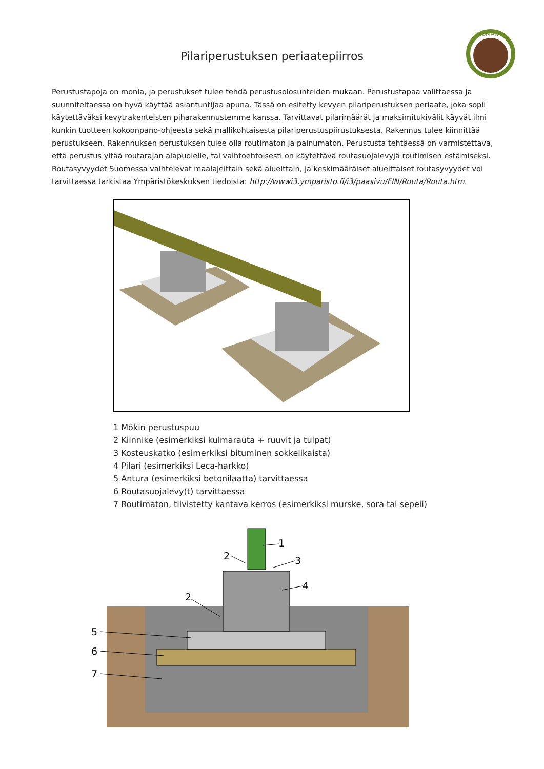LUOMAN
Pilariperustuksen periaatepiirros
Perustustapoja on monia, ja perustukset tulee tehdä perustusolosuhteiden mukaan. Perustustapaa valittaessa ja suunniteltaessa on hyvä käyttää asiantuntijaa apuna. Tässä on esitetty kevyen pilariperustuksen periaate, joka sopii käytettäväksi kevytrakenteisten piharakennustemme kanssa. Tarvittavat pilarimäärät ja maksimitukivälit käyvät ilmi kunkin tuotteen kokoonpano-ohjeesta sekä mallikohtaisesta pilariperustuspiirustuksesta. Rakennus tulee kiinnittää perustukseen. Rakennuksen perustuksen tulee olla routimaton ja painumaton. Perustusta tehtäessä on varmistettava, että perustus yltää routarajan alapuolelle, tai vaihtoehtoisesti on käytettävä routasuojalevyjä routimisen estämiseksi. Routasyvyydet Suomessa vaihtelevat maalajeittain sekä alueittain, ja keskimääräiset alueittaiset routasyvyydet voi tarvittaessa tarkistaa Ympäristökeskuksen tiedoista: http://wwwi3.ymparisto.fi/i3/paasivu/FIN/Routa/Routa.htm.
1 Mökin perustuspuu
2 Kiinnike (esimerkiksi kulmarauta + ruuvit ja tulpat)
3 Kosteuskatko (esimerkiksi bituminen sokkelikaista)
4 Pilari (esimerkiksi Leca-harkko)
5 Antura (esimerkiksi betonilaatta) tarvittaessa
6 Routasuojalevy(t) tarvittaessa
7 Routimaton, tiivistetty kantava kerros (esimerkiksi murske, sora tai sepeli)
1
2
3
4
2
5
6
7